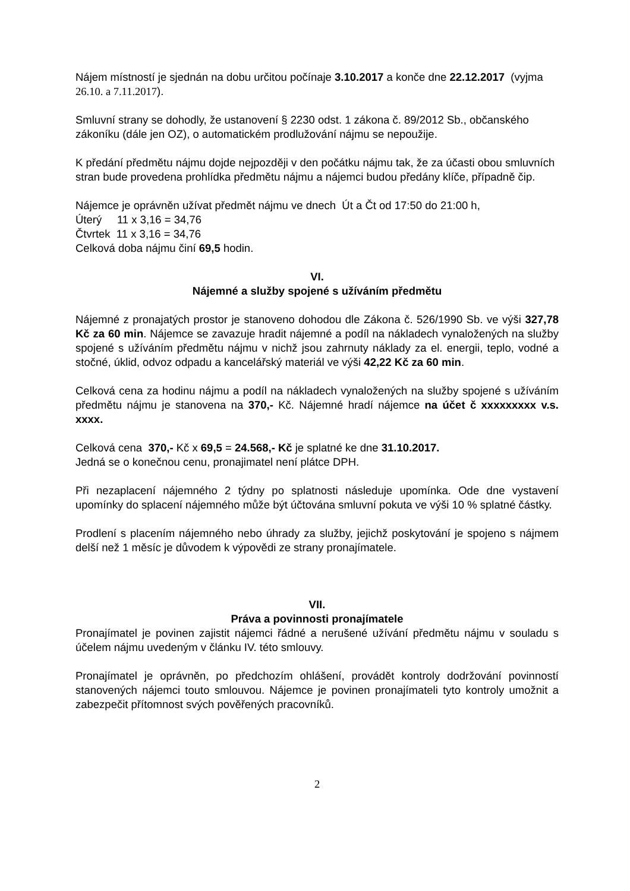Nájem místností je sjednán na dobu určitou počínaje 3.10.2017 a konče dne 22.12.2017 (vyjma 26.10. a 7.11.2017).
Smluvní strany se dohodly, že ustanovení § 2230 odst. 1 zákona č. 89/2012 Sb., občanského zákoníku (dále jen OZ), o automatickém prodlužování nájmu se nepoužije.
K předání předmětu nájmu dojde nejpozději v den počátku nájmu tak, že za účasti obou smluvních stran bude provedena prohlídka předmětu nájmu a nájemci budou předány klíče, případně čip.
Nájemce je oprávněn užívat předmět nájmu ve dnech Út a Čt od 17:50 do 21:00 h,
Úterý 11 x 3,16 = 34,76
Čtvrtek 11 x 3,16 = 34,76
Celková doba nájmu činí 69,5 hodin.
VI.
Nájemné a služby spojené s užíváním předmětu
Nájemné z pronajatých prostor je stanoveno dohodou dle Zákona č. 526/1990 Sb. ve výši 327,78 Kč za 60 min. Nájemce se zavazuje hradit nájemné a podíl na nákladech vynaložených na služby spojené s užíváním předmětu nájmu v nichž jsou zahrnuty náklady za el. energii, teplo, vodné a stočné, úklid, odvoz odpadu a kancelářský materiál ve výši 42,22 Kč za 60 min.
Celková cena za hodinu nájmu a podíl na nákladech vynaložených na služby spojené s užíváním předmětu nájmu je stanovena na 370,- Kč. Nájemné hradí nájemce na účet č xxxxxxxxx v.s. xxxx.
Celková cena 370,- Kč x 69,5 = 24.568,- Kč je splatné ke dne 31.10.2017.
Jedná se o konečnou cenu, pronajimatel není plátce DPH.
Při nezaplacení nájemného 2 týdny po splatnosti následuje upomínka. Ode dne vystavení upomínky do splacení nájemného může být účtována smluvní pokuta ve výši 10 % splatné částky.
Prodlení s placením nájemného nebo úhrady za služby, jejichž poskytování je spojeno s nájmem delší než 1 měsíc je důvodem k výpovědi ze strany pronajímatele.
VII.
Práva a povinnosti pronajímatele
Pronajímatel je povinen zajistit nájemci řádné a nerušené užívání předmětu nájmu v souladu s účelem nájmu uvedeným v článku IV. této smlouvy.
Pronajímatel je oprávněn, po předchozím ohlášení, provádět kontroly dodržování povinností stanovených nájemci touto smlouvou. Nájemce je povinen pronajímateli tyto kontroly umožnit a zabezpečit přítomnost svých pověřených pracovníků.
2